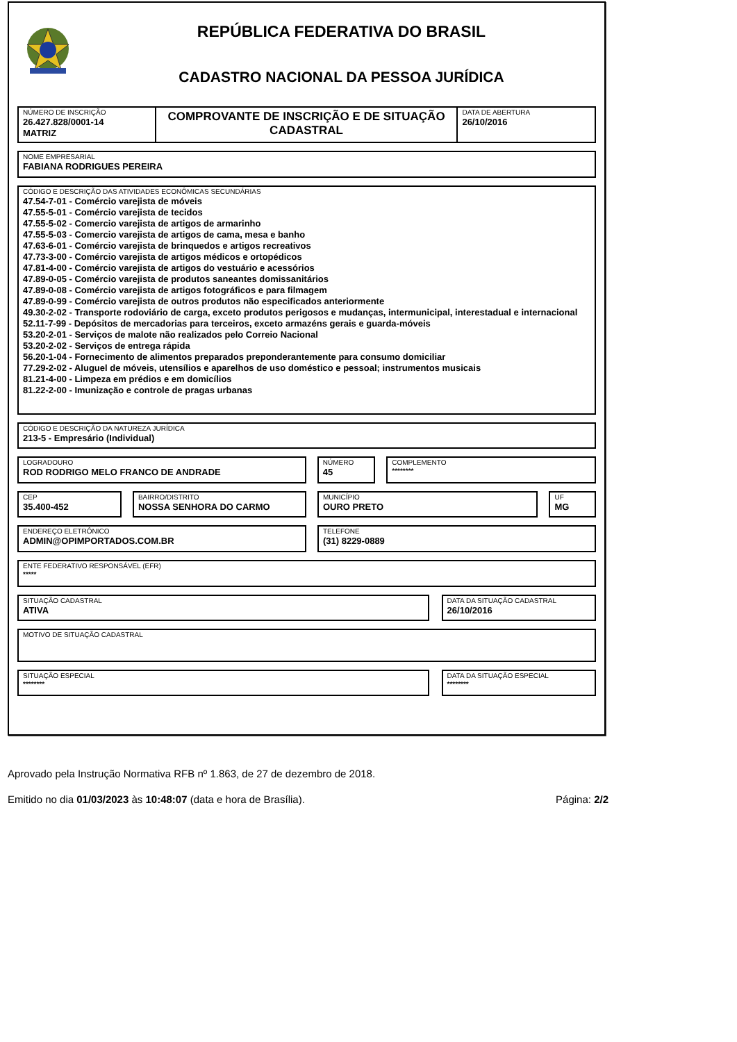REPÚBLICA FEDERATIVA DO BRASIL
CADASTRO NACIONAL DA PESSOA JURÍDICA
NÚMERO DE INSCRIÇÃO
26.427.828/0001-14
MATRIZ
COMPROVANTE DE INSCRIÇÃO E DE SITUAÇÃO CADASTRAL
DATA DE ABERTURA
26/10/2016
NOME EMPRESARIAL
FABIANA RODRIGUES PEREIRA
CÓDIGO E DESCRIÇÃO DAS ATIVIDADES ECONÔMICAS SECUNDÁRIAS
47.54-7-01 - Comércio varejista de móveis
47.55-5-01 - Comércio varejista de tecidos
47.55-5-02 - Comercio varejista de artigos de armarinho
47.55-5-03 - Comercio varejista de artigos de cama, mesa e banho
47.63-6-01 - Comércio varejista de brinquedos e artigos recreativos
47.73-3-00 - Comércio varejista de artigos médicos e ortopédicos
47.81-4-00 - Comércio varejista de artigos do vestuário e acessórios
47.89-0-05 - Comércio varejista de produtos saneantes domissanitários
47.89-0-08 - Comércio varejista de artigos fotográficos e para filmagem
47.89-0-99 - Comércio varejista de outros produtos não especificados anteriormente
49.30-2-02 - Transporte rodoviário de carga, exceto produtos perigosos e mudanças, intermunicipal, interestadual e internacional
52.11-7-99 - Depósitos de mercadorias para terceiros, exceto armazéns gerais e guarda-móveis
53.20-2-01 - Serviços de malote não realizados pelo Correio Nacional
53.20-2-02 - Serviços de entrega rápida
56.20-1-04 - Fornecimento de alimentos preparados preponderantemente para consumo domiciliar
77.29-2-02 - Aluguel de móveis, utensílios e aparelhos de uso doméstico e pessoal; instrumentos musicais
81.21-4-00 - Limpeza em prédios e em domicílios
81.22-2-00 - Imunização e controle de pragas urbanas
CÓDIGO E DESCRIÇÃO DA NATUREZA JURÍDICA
213-5 - Empresário (Individual)
LOGRADOURO
ROD RODRIGO MELO FRANCO DE ANDRADE
NÚMERO
45
COMPLEMENTO
********
CEP
35.400-452
BAIRRO/DISTRITO
NOSSA SENHORA DO CARMO
MUNICÍPIO
OURO PRETO
UF
MG
ENDEREÇO ELETRÔNICO
ADMIN@OPIMPORTADOS.COM.BR
TELEFONE
(31) 8229-0889
ENTE FEDERATIVO RESPONSÁVEL (EFR)
*****
SITUAÇÃO CADASTRAL
ATIVA
DATA DA SITUAÇÃO CADASTRAL
26/10/2016
MOTIVO DE SITUAÇÃO CADASTRAL
SITUAÇÃO ESPECIAL
********
DATA DA SITUAÇÃO ESPECIAL
********
Aprovado pela Instrução Normativa RFB nº 1.863, de 27 de dezembro de 2018.
Emitido no dia 01/03/2023 às 10:48:07 (data e hora de Brasília). Página: 2/2